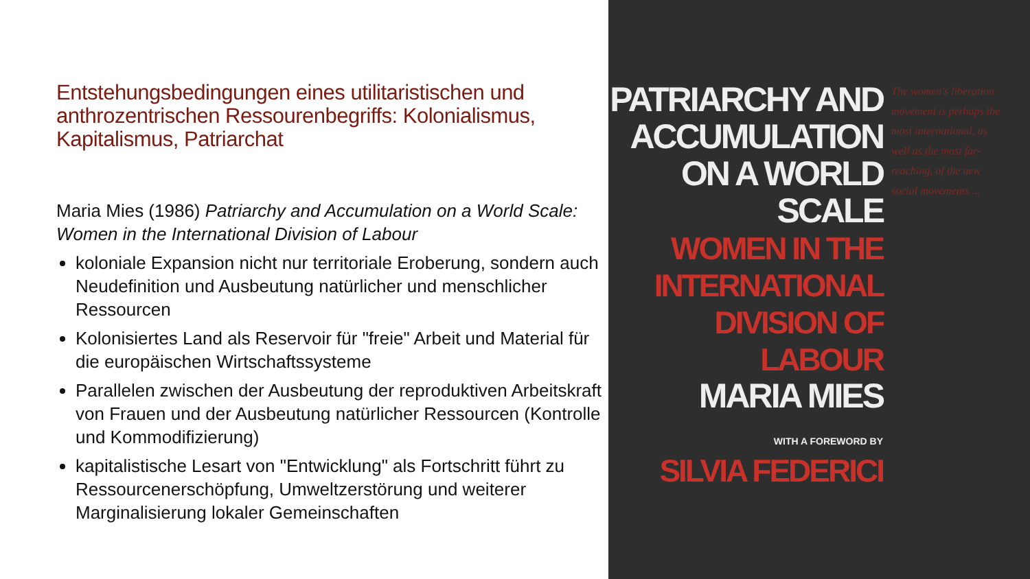Entstehungsbedingungen eines utilitaristischen und anthrozentrischen Ressourenbegriffs: Kolonialismus, Kapitalismus, Patriarchat
Maria Mies (1986) Patriarchy and Accumulation on a World Scale: Women in the International Division of Labour
koloniale Expansion nicht nur territoriale Eroberung, sondern auch Neudefinition und Ausbeutung natürlicher und menschlicher Ressourcen
Kolonisiertes Land als Reservoir für "freie" Arbeit und Material für die europäischen Wirtschaftssysteme
Parallelen zwischen der Ausbeutung der reproduktiven Arbeitskraft von Frauen und der Ausbeutung natürlicher Ressourcen (Kontrolle und Kommodifizierung)
kapitalistische Lesart von "Entwicklung" als Fortschritt führt zu Ressourcenerschöpfung, Umweltzerstörung und weiterer Marginalisierung lokaler Gemeinschaften
PATRIARCHY AND
ACCUMULATION
ON A WORLD
SCALE
WOMEN IN THE
INTERNATIONAL
DIVISION OF LABOUR
MARIA MIES
WITH A FOREWORD BY
SILVIA FEDERICI
The women's liberation movement is perhaps the most international, as well as the most far-reaching, of the new social movements ...